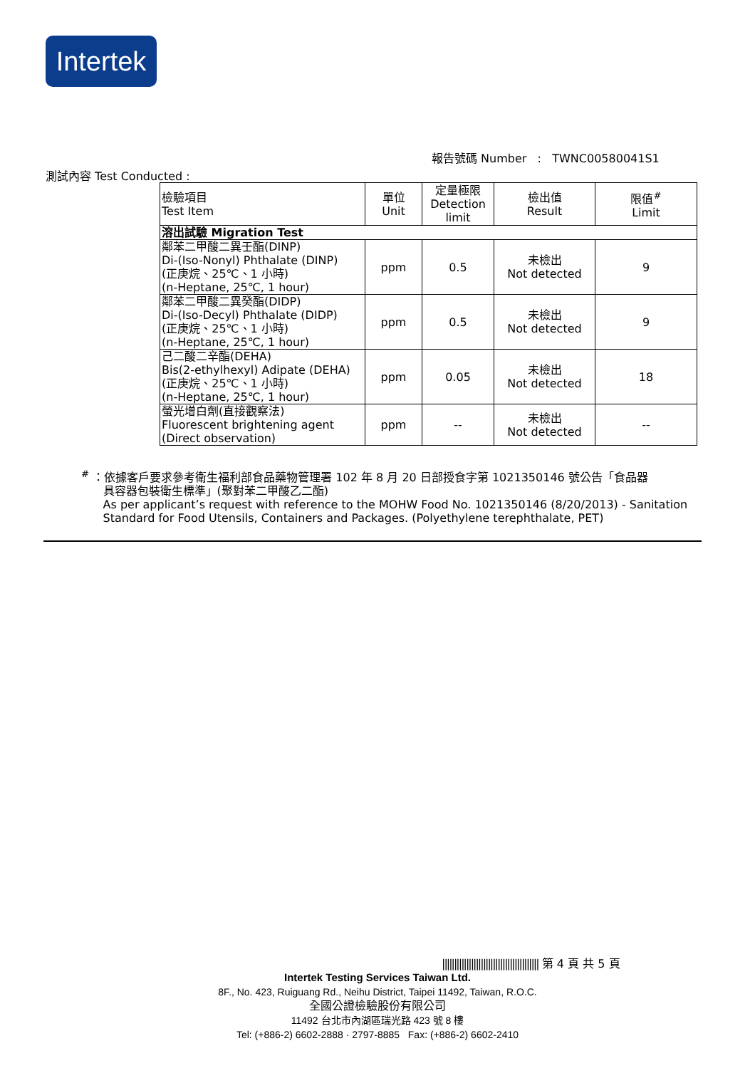Intertek
報告號碼 Number : TWNC00580041S1
測試內容 Test Conducted :
| 檢驗項目 Test Item | 單位 Unit | 定量極限 Detection limit | 檢出值 Result | 限值<sup>#</sup> Limit |
| --- | --- | --- | --- | --- |
| 溶出試驗 Migration Test | | | | |
| 鄰苯二甲酸二異壬酯(DINP) Di-(Iso-Nonyl) Phthalate (DINP) (正庚烷、25℃、1 小時) (n-Heptane, 25℃, 1 hour) | ppm | 0.5 | 未檢出 Not detected | 9 |
| 鄰苯二甲酸二異癸酯(DIDP) Di-(Iso-Decyl) Phthalate (DIDP) (正庚烷、25℃、1 小時) (n-Heptane, 25℃, 1 hour) | ppm | 0.5 | 未檢出 Not detected | 9 |
| 己二酸二辛酯(DEHA) Bis(2-ethylhexyl) Adipate (DEHA) (正庚烷、25℃、1 小時) (n-Heptane, 25℃, 1 hour) | ppm | 0.05 | 未檢出 Not detected | 18 |
| 螢光增白劑(直接觀察法) Fluorescent brightening agent (Direct observation) | ppm | -- | 未檢出 Not detected | -- |
<sup>#</sup> ：依據客戶要求參考衛生福利部食品藥物管理署 102 年 8 月 20 日部授食字第 1021350146 號公告「食品器
具容器包裝衛生標準」(聚對苯二甲酸乙二酯)
As per applicant’s request with reference to the MOHW Food No. 1021350146 (8/20/2013) - Sanitation
Standard for Food Utensils, Containers and Packages. (Polyethylene terephthalate, PET)
|||||||||||||||||||||||||||||||||||||||| 第 4 頁 共 5 頁
Intertek Testing Services Taiwan Ltd.
8F., No. 423, Ruiguang Rd., Neihu District, Taipei 11492, Taiwan, R.O.C.
全國公證檢驗股份有限公司
11492 台北市內湖區瑞光路 423 號 8 樓
Tel: (+886-2) 6602-2888 · 2797-8885 Fax: (+886-2) 6602-2410